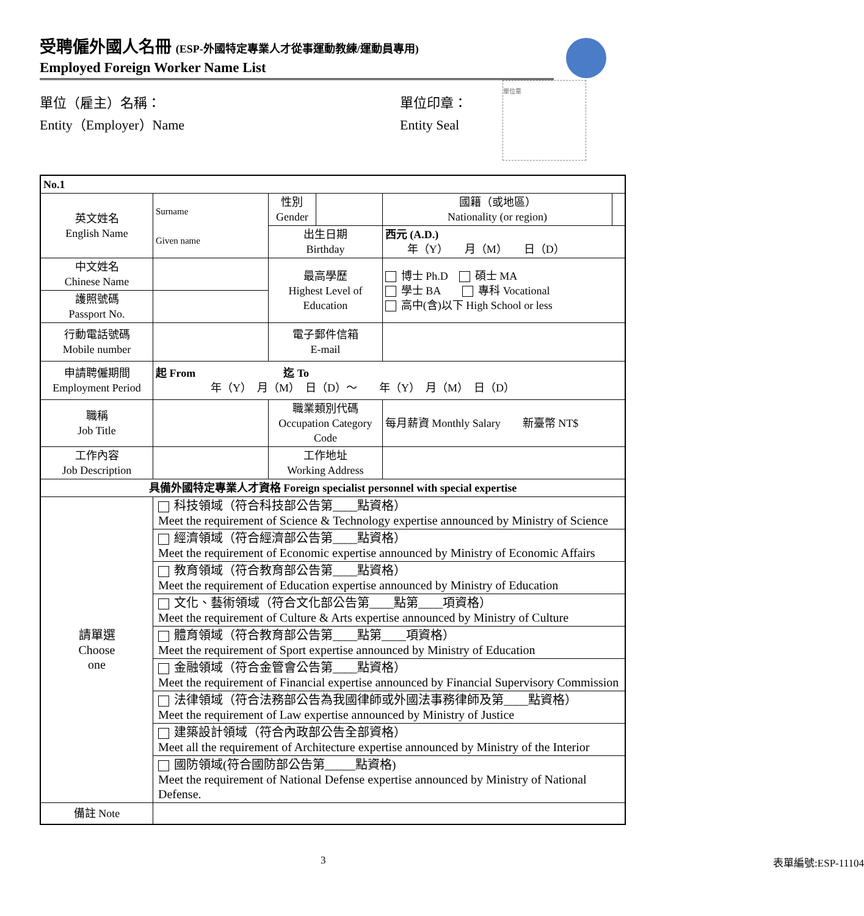受聘僱外國人名冊 (ESP-外國特定專業人才從事運動教練/運動員專用)
Employed Foreign Worker Name List
單位（雇主）名稱：
Entity（Employer）Name
單位印章：
Entity Seal
單位章
| No.1 | | | | | |
| 英文姓名 English Name | Surname Given name | 性別 Gender | | 國籍（或地區） Nationality (or region) | |
| | | 出生日期 Birthday | | 西元 (A.D.) 年（Y） 月（M） 日（D） | |
| 中文姓名 Chinese Name | | 最高學歷 Highest Level of Education | | 博士 Ph.D 碩士 MA 學士 BA 專科 Vocational 高中(含)以下 High School or less | |
| 護照號碼 Passport No. | | | | | |
| 行動電話號碼 Mobile number | | 電子郵件信箱 E-mail | | | |
| 申請聘僱期間 Employment Period | 起 From 迄 To 年（Y） 月（M） 日（D）～ 年（Y） 月（M） 日（D） | | | | |
| 職稱 Job Title | | 職業類別代碼 Occupation Category Code | | 每月薪資 Monthly Salary 新臺幣 NT$ | |
| 工作內容 Job Description | | 工作地址 Working Address | | | |
| 具備外國特定專業人才資格 Foreign specialist personnel with special expertise | | | | | |
| 請單選 Choose one | 科技領域（符合科技部公告第____點資格） Meet the requirement of Science & Technology expertise announced by Ministry of Science | | | | |
| | 經濟領域（符合經濟部公告第____點資格） Meet the requirement of Economic expertise announced by Ministry of Economic Affairs | | | | |
| | 教育領域（符合教育部公告第____點資格） Meet the requirement of Education expertise announced by Ministry of Education | | | | |
| | 文化、藝術領域（符合文化部公告第____點第____項資格） Meet the requirement of Culture & Arts expertise announced by Ministry of Culture | | | | |
| | 體育領域（符合教育部公告第____點第____項資格） Meet the requirement of Sport expertise announced by Ministry of Education | | | | |
| | 金融領域（符合金管會公告第____點資格） Meet the requirement of Financial expertise announced by Financial Supervisory Commission | | | | |
| | 法律領域（符合法務部公告為我國律師或外國法事務律師及第____點資格） Meet the requirement of Law expertise announced by Ministry of Justice | | | | |
| | 建築設計領域（符合內政部公告全部資格） Meet all the requirement of Architecture expertise announced by Ministry of the Interior | | | | |
| | 國防領域(符合國防部公告第_____點資格) Meet the requirement of National Defense expertise announced by Ministry of National Defense. | | | | |
| 備註 Note | | | | | |
3 表單編號:ESP-11104